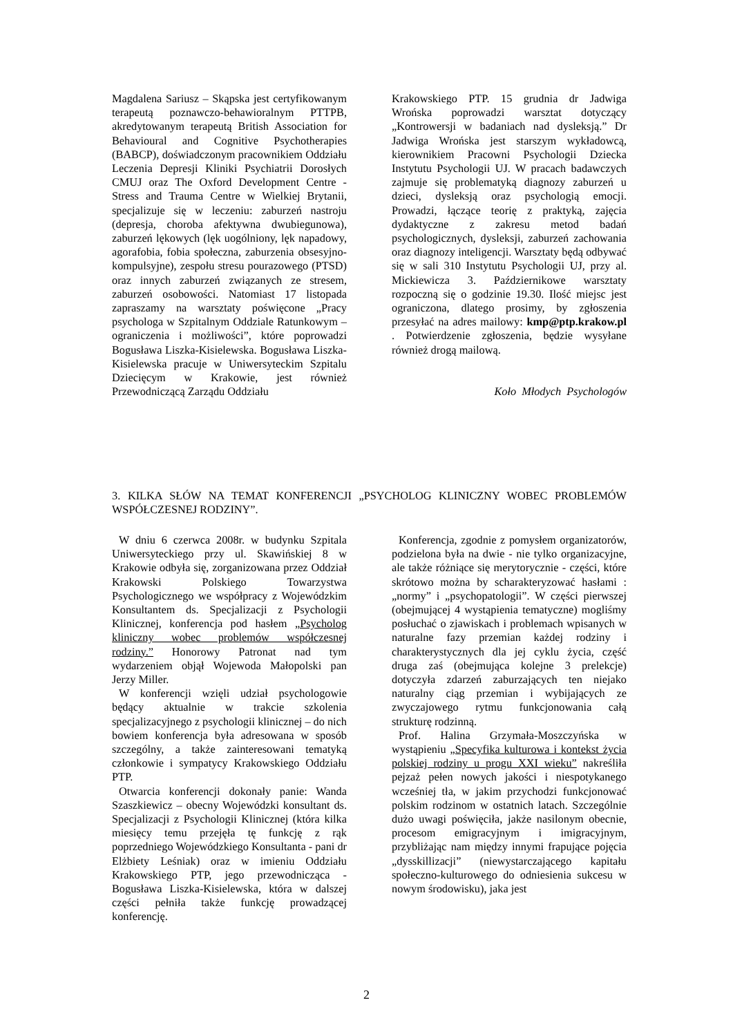Magdalena Sariusz – Skąpska jest certyfikowanym terapeutą poznawczo-behawioralnym PTTPB, akredytowanym terapeutą British Association for Behavioural and Cognitive Psychotherapies (BABCP), doświadczonym pracownikiem Oddziału Leczenia Depresji Kliniki Psychiatrii Dorosłych CMUJ oraz The Oxford Development Centre - Stress and Trauma Centre w Wielkiej Brytanii, specjalizuje się w leczeniu: zaburzeń nastroju (depresja, choroba afektywna dwubiegunowa), zaburzeń lękowych (lęk uogólniony, lęk napadowy, agorafobia, fobia społeczna, zaburzenia obsesyjno-kompulsyjne), zespołu stresu pourazowego (PTSD) oraz innych zaburzeń związanych ze stresem, zaburzeń osobowości. Natomiast 17 listopada zapraszamy na warsztaty poświęcone „Pracy psychologa w Szpitalnym Oddziale Ratunkowym – ograniczenia i możliwości”, które poprowadzi Bogusława Liszka-Kisielewska. Bogusława Liszka-Kisielewska pracuje w Uniwersyteckim Szpitalu Dziecięcym w Krakowie, jest również Przewodniczącą Zarządu Oddziału
Krakowskiego PTP. 15 grudnia dr Jadwiga Wrońska poprowadzi warsztat dotyczący „Kontrowersji w badaniach nad dysleksją.” Dr Jadwiga Wrońska jest starszym wykładowcą, kierownikiem Pracowni Psychologii Dziecka Instytutu Psychologii UJ. W pracach badawczych zajmuje się problematyką diagnozy zaburzeń u dzieci, dysleksją oraz psychologią emocji. Prowadzi, łączące teorię z praktyką, zajęcia dydaktyczne z zakresu metod badań psychologicznych, dysleksji, zaburzeń zachowania oraz diagnozy inteligencji. Warsztaty będą odbywać się w sali 310 Instytutu Psychologii UJ, przy al. Mickiewicza 3. Październikowe warsztaty rozpoczną się o godzinie 19.30. Ilość miejsc jest ograniczona, dlatego prosimy, by zgłoszenia przesyłać na adres mailowy: kmp@ptp.krakow.pl . Potwierdzenie zgłoszenia, będzie wysyłane również drogą mailową.
Koło Młodych Psychologów
3. KILKA SŁÓW NA TEMAT KONFERENCJI „PSYCHOLOG KLINICZNY WOBEC PROBLEMÓW WSPÓŁCZESNEJ RODZINY”.
W dniu 6 czerwca 2008r. w budynku Szpitala Uniwersyteckiego przy ul. Skawińskiej 8 w Krakowie odbyła się, zorganizowana przez Oddział Krakowski Polskiego Towarzystwa Psychologicznego we współpracy z Wojewódzkim Konsultantem ds. Specjalizacji z Psychologii Klinicznej, konferencja pod hasłem „Psycholog kliniczny wobec problemów współczesnej rodziny.” Honorowy Patronat nad tym wydarzeniem objął Wojewoda Małopolski pan Jerzy Miller.
W konferencji wzięli udział psychologowie będący aktualnie w trakcie szkolenia specjalizacyjnego z psychologii klinicznej – do nich bowiem konferencja była adresowana w sposób szczególny, a także zainteresowani tematyką członkowie i sympatycy Krakowskiego Oddziału PTP.
Otwarcia konferencji dokonały panie: Wanda Szaszkiewicz – obecny Wojewódzki konsultant ds. Specjalizacji z Psychologii Klinicznej (która kilka miesięcy temu przejęła tę funkcję z rąk poprzedniego Wojewódzkiego Konsultanta - pani dr Elżbiety Leśniak) oraz w imieniu Oddziału Krakowskiego PTP, jego przewodnicząca - Bogusława Liszka-Kisielewska, która w dalszej części pełniła także funkcję prowadzącej konferencję.
Konferencja, zgodnie z pomysłem organizatorów, podzielona była na dwie - nie tylko organizacyjne, ale także różniące się merytorycznie - części, które skrótowo można by scharakteryzować hasłami : „normy” i „psychopatologii”. W części pierwszej (obejmującej 4 wystąpienia tematyczne) mogliśmy posłuchać o zjawiskach i problemach wpisanych w naturalne fazy przemian każdej rodziny i charakterystycznych dla jej cyklu życia, część druga zaś (obejmująca kolejne 3 prelekcje) dotyczyła zdarzeń zaburzających ten niejako naturalny ciąg przemian i wybijających ze zwyczajowego rytmu funkcjonowania całą strukturę rodzinną.
Prof. Halina Grzymała-Moszczyńska w wystąpieniu „Specyfika kulturowa i kontekst życia polskiej rodziny u progu XXI wieku” nakreśliła pejzaż pełen nowych jakości i niespotykanego wcześniej tła, w jakim przychodzi funkcjonować polskim rodzinom w ostatnich latach. Szczególnie dużo uwagi poświęciła, jakże nasilonym obecnie, procesom emigracyjnym i imigracyjnym, przybliżając nam między innymi frapujące pojęcia „dysskillizacji” (niewystarczającego kapitału społeczno-kulturowego do odniesienia sukcesu w nowym środowisku), jaka jest
2